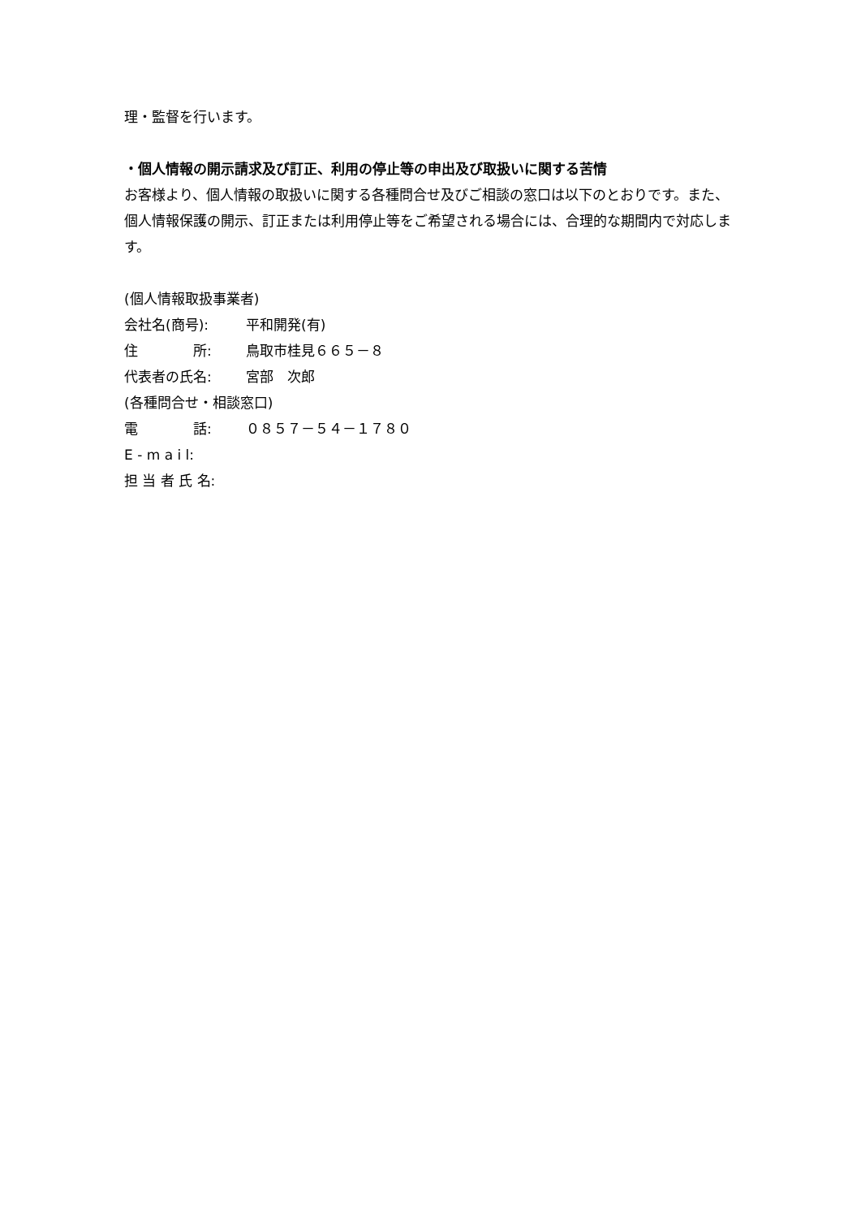理・監督を行います。
・個人情報の開示請求及び訂正、利用の停止等の申出及び取扱いに関する苦情
お客様より、個人情報の取扱いに関する各種問合せ及びご相談の窓口は以下のとおりです。また、個人情報保護の開示、訂正または利用停止等をご希望される場合には、合理的な期間内で対応します。
(個人情報取扱事業者)
会社名(商号): 平和開発(有)
住　　　　所: 鳥取市桂見６６５－８
代表者の氏名: 宮部　次郎
(各種問合せ・相談窓口)
電　　　　話: ０８５７－５４－１７８０
E - m a i l:
担 当 者 氏 名: